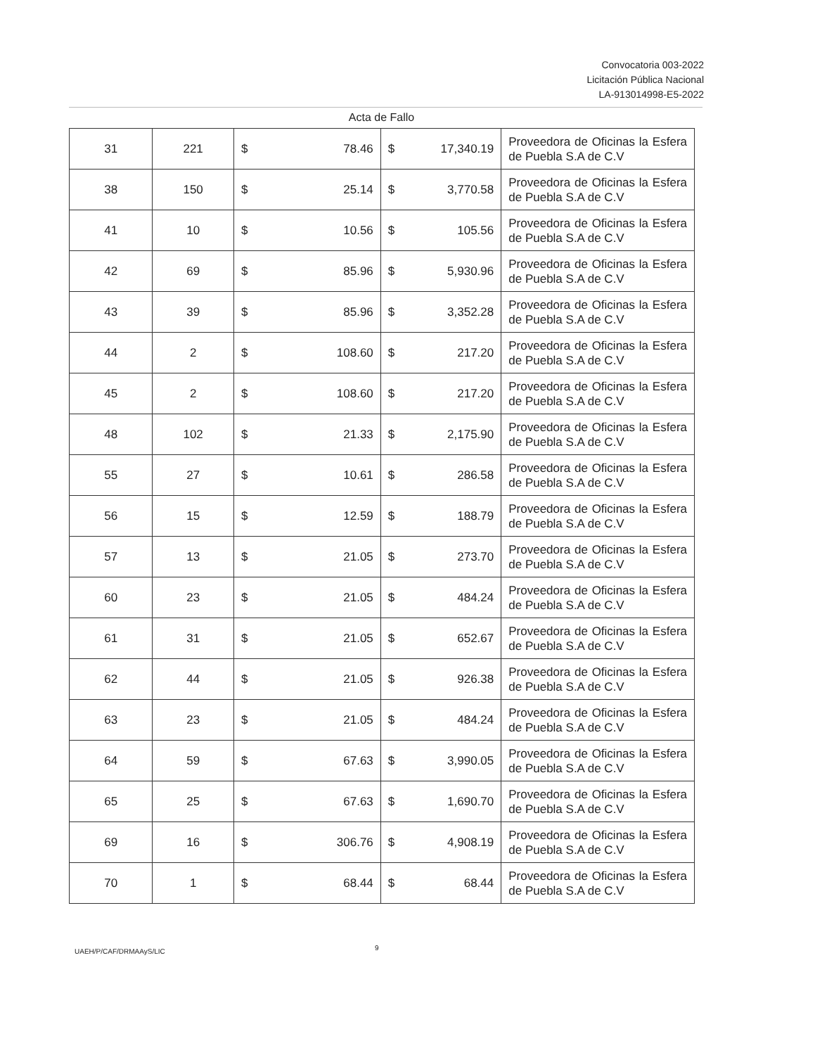Convocatoria 003-2022
Licitación Pública Nacional
LA-913014998-E5-2022
Acta de Fallo
| 31 | 221 | $ 78.46 | $ 17,340.19 | Proveedora de Oficinas la Esfera de Puebla S.A de C.V |
| 38 | 150 | $ 25.14 | $ 3,770.58 | Proveedora de Oficinas la Esfera de Puebla S.A de C.V |
| 41 | 10 | $ 10.56 | $ 105.56 | Proveedora de Oficinas la Esfera de Puebla S.A de C.V |
| 42 | 69 | $ 85.96 | $ 5,930.96 | Proveedora de Oficinas la Esfera de Puebla S.A de C.V |
| 43 | 39 | $ 85.96 | $ 3,352.28 | Proveedora de Oficinas la Esfera de Puebla S.A de C.V |
| 44 | 2 | $ 108.60 | $ 217.20 | Proveedora de Oficinas la Esfera de Puebla S.A de C.V |
| 45 | 2 | $ 108.60 | $ 217.20 | Proveedora de Oficinas la Esfera de Puebla S.A de C.V |
| 48 | 102 | $ 21.33 | $ 2,175.90 | Proveedora de Oficinas la Esfera de Puebla S.A de C.V |
| 55 | 27 | $ 10.61 | $ 286.58 | Proveedora de Oficinas la Esfera de Puebla S.A de C.V |
| 56 | 15 | $ 12.59 | $ 188.79 | Proveedora de Oficinas la Esfera de Puebla S.A de C.V |
| 57 | 13 | $ 21.05 | $ 273.70 | Proveedora de Oficinas la Esfera de Puebla S.A de C.V |
| 60 | 23 | $ 21.05 | $ 484.24 | Proveedora de Oficinas la Esfera de Puebla S.A de C.V |
| 61 | 31 | $ 21.05 | $ 652.67 | Proveedora de Oficinas la Esfera de Puebla S.A de C.V |
| 62 | 44 | $ 21.05 | $ 926.38 | Proveedora de Oficinas la Esfera de Puebla S.A de C.V |
| 63 | 23 | $ 21.05 | $ 484.24 | Proveedora de Oficinas la Esfera de Puebla S.A de C.V |
| 64 | 59 | $ 67.63 | $ 3,990.05 | Proveedora de Oficinas la Esfera de Puebla S.A de C.V |
| 65 | 25 | $ 67.63 | $ 1,690.70 | Proveedora de Oficinas la Esfera de Puebla S.A de C.V |
| 69 | 16 | $ 306.76 | $ 4,908.19 | Proveedora de Oficinas la Esfera de Puebla S.A de C.V |
| 70 | 1 | $ 68.44 | $ 68.44 | Proveedora de Oficinas la Esfera de Puebla S.A de C.V |
UAEH/P/CAF/DRMAAyS/LIC 9